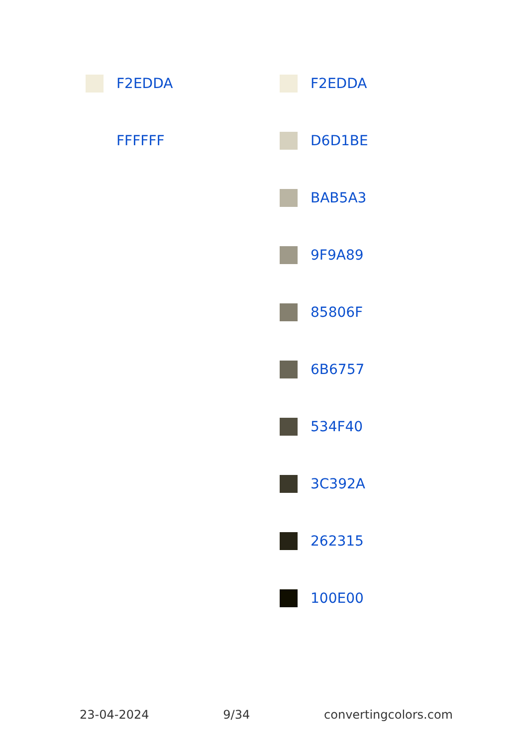F2EDDA
FFFFFF
F2EDDA
D6D1BE
BAB5A3
9F9A89
85806F
6B6757
534F40
3C392A
262315
100E00
23-04-2024 9/34 convertingcolors.com